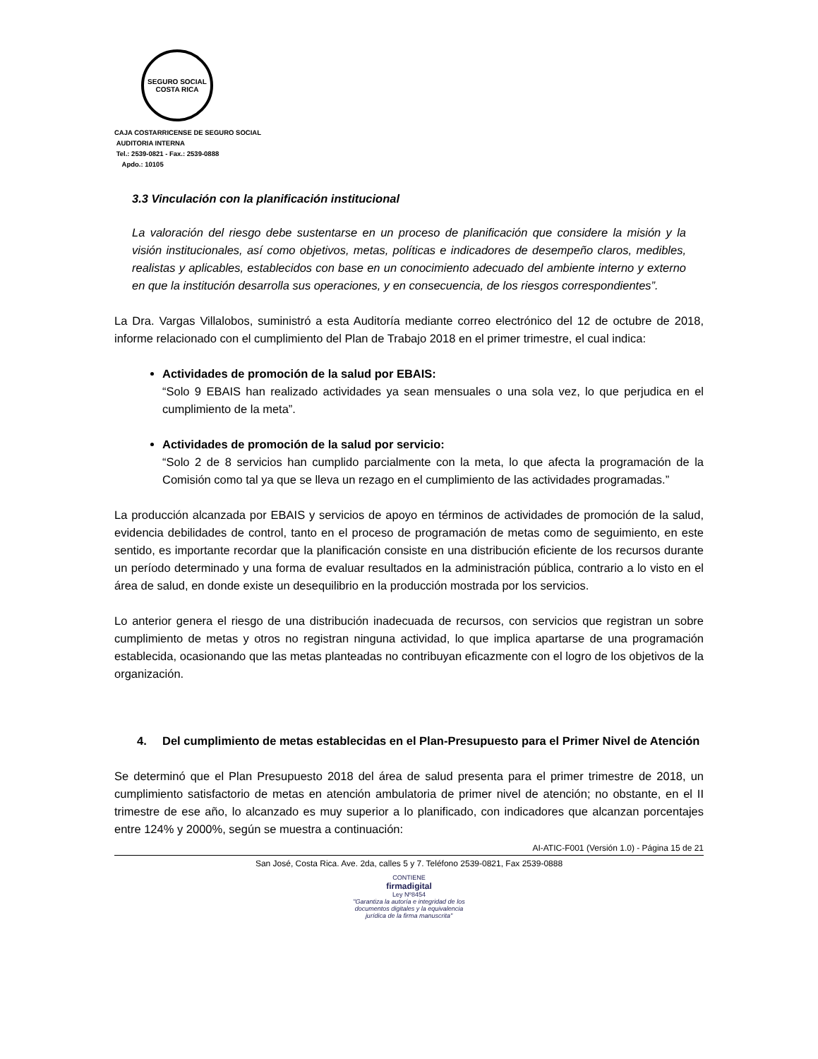SEGURO SOCIAL
COSTA RICA
CAJA COSTARRICENSE DE SEGURO SOCIAL
AUDITORIA INTERNA
Tel.: 2539-0821 - Fax.: 2539-0888
Apdo.: 10105
3.3 Vinculación con la planificación institucional
La valoración del riesgo debe sustentarse en un proceso de planificación que considere la misión y la visión institucionales, así como objetivos, metas, políticas e indicadores de desempeño claros, medibles, realistas y aplicables, establecidos con base en un conocimiento adecuado del ambiente interno y externo en que la institución desarrolla sus operaciones, y en consecuencia, de los riesgos correspondientes”.
La Dra. Vargas Villalobos, suministró a esta Auditoría mediante correo electrónico del 12 de octubre de 2018, informe relacionado con el cumplimiento del Plan de Trabajo 2018 en el primer trimestre, el cual indica:
Actividades de promoción de la salud por EBAIS:
“Solo 9 EBAIS han realizado actividades ya sean mensuales o una sola vez, lo que perjudica en el cumplimiento de la meta”.
Actividades de promoción de la salud por servicio:
“Solo 2 de 8 servicios han cumplido parcialmente con la meta, lo que afecta la programación de la Comisión como tal ya que se lleva un rezago en el cumplimiento de las actividades programadas.”
La producción alcanzada por EBAIS y servicios de apoyo en términos de actividades de promoción de la salud, evidencia debilidades de control, tanto en el proceso de programación de metas como de seguimiento, en este sentido, es importante recordar que la planificación consiste en una distribución eficiente de los recursos durante un período determinado y una forma de evaluar resultados en la administración pública, contrario a lo visto en el área de salud, en donde existe un desequilibrio en la producción mostrada por los servicios.
Lo anterior genera el riesgo de una distribución inadecuada de recursos, con servicios que registran un sobre cumplimiento de metas y otros no registran ninguna actividad, lo que implica apartarse de una programación establecida, ocasionando que las metas planteadas no contribuyan eficazmente con el logro de los objetivos de la organización.
4. Del cumplimiento de metas establecidas en el Plan-Presupuesto para el Primer Nivel de Atención
Se determinó que el Plan Presupuesto 2018 del área de salud presenta para el primer trimestre de 2018, un cumplimiento satisfactorio de metas en atención ambulatoria de primer nivel de atención; no obstante, en el II trimestre de ese año, lo alcanzado es muy superior a lo planificado, con indicadores que alcanzan porcentajes entre 124% y 2000%, según se muestra a continuación:
AI-ATIC-F001 (Versión 1.0) - Página 15 de 21
San José, Costa Rica. Ave. 2da, calles 5 y 7. Teléfono 2539-0821, Fax 2539-0888
CONTIENE
firmadigital
Ley Nº8454
"Garantiza la autoría e integridad de los
documentos digitales y la equivalencia
jurídica de la firma manuscrita"